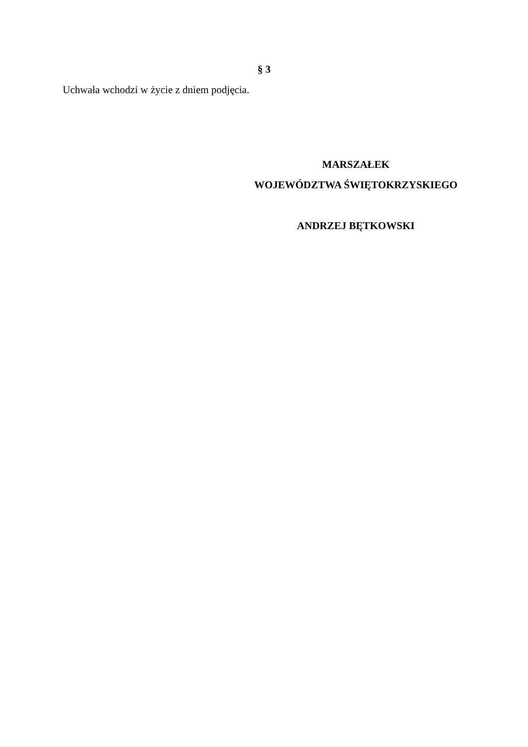§ 3
Uchwała wchodzi w życie z dniem podjęcia.
MARSZAŁEK
WOJEWÓDZTWA ŚWIĘTOKRZYSKIEGO
ANDRZEJ BĘTKOWSKI